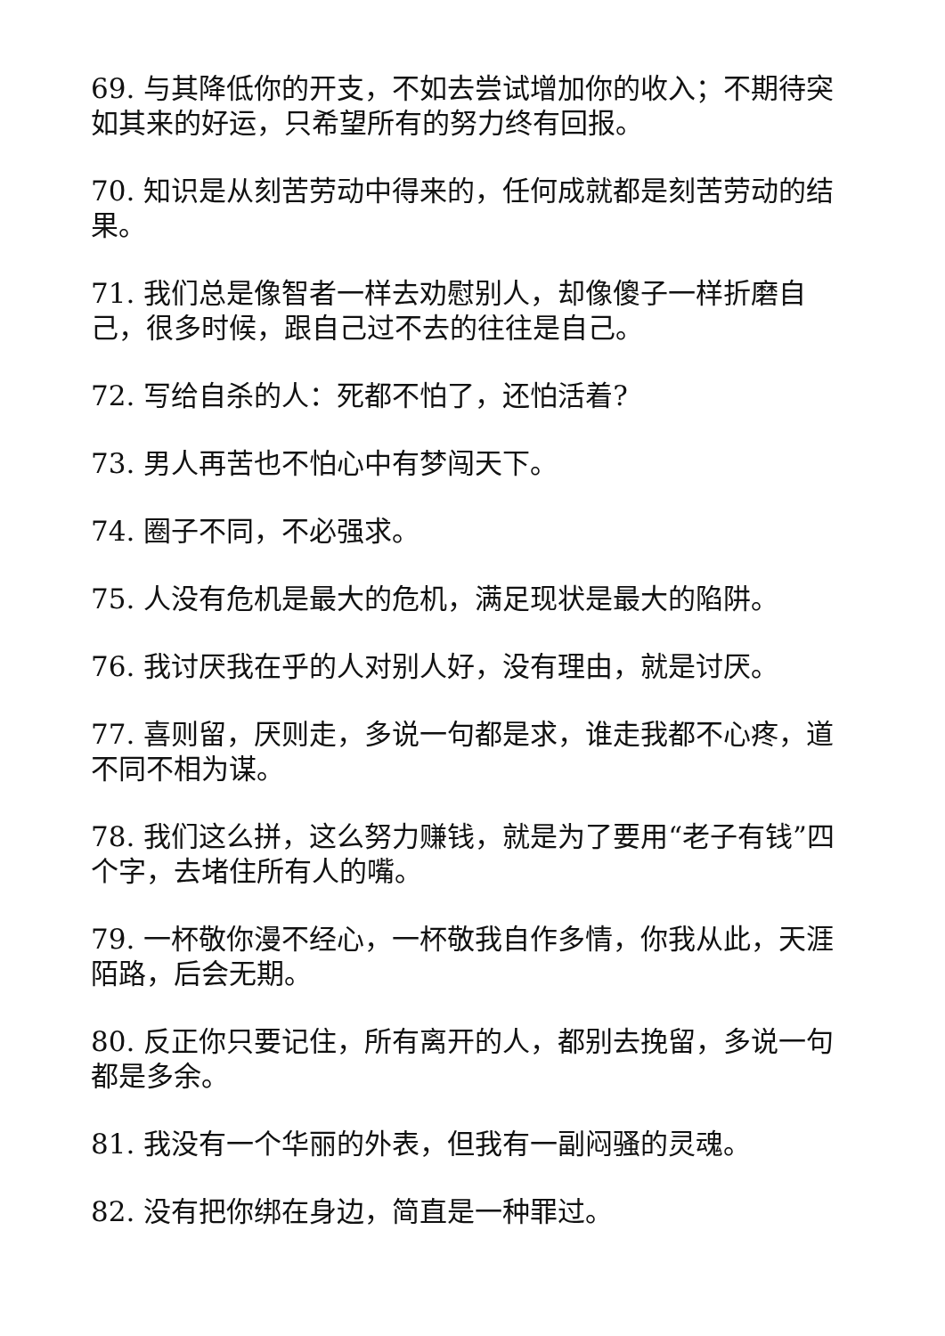69. 与其降低你的开支，不如去尝试增加你的收入；不期待突如其来的好运，只希望所有的努力终有回报。
70. 知识是从刻苦劳动中得来的，任何成就都是刻苦劳动的结果。
71. 我们总是像智者一样去劝慰别人，却像傻子一样折磨自己，很多时候，跟自己过不去的往往是自己。
72. 写给自杀的人：死都不怕了，还怕活着?
73. 男人再苦也不怕心中有梦闯天下。
74. 圈子不同，不必强求。
75. 人没有危机是最大的危机，满足现状是最大的陷阱。
76. 我讨厌我在乎的人对别人好，没有理由，就是讨厌。
77. 喜则留，厌则走，多说一句都是求，谁走我都不心疼，道不同不相为谋。
78. 我们这么拼，这么努力赚钱，就是为了要用“老子有钱”四个字，去堵住所有人的嘴。
79. 一杯敬你漫不经心，一杯敬我自作多情，你我从此，天涯陌路，后会无期。
80. 反正你只要记住，所有离开的人，都别去挽留，多说一句都是多余。
81. 我没有一个华丽的外表，但我有一副闷骚的灵魂。
82. 没有把你绑在身边，简直是一种罪过。